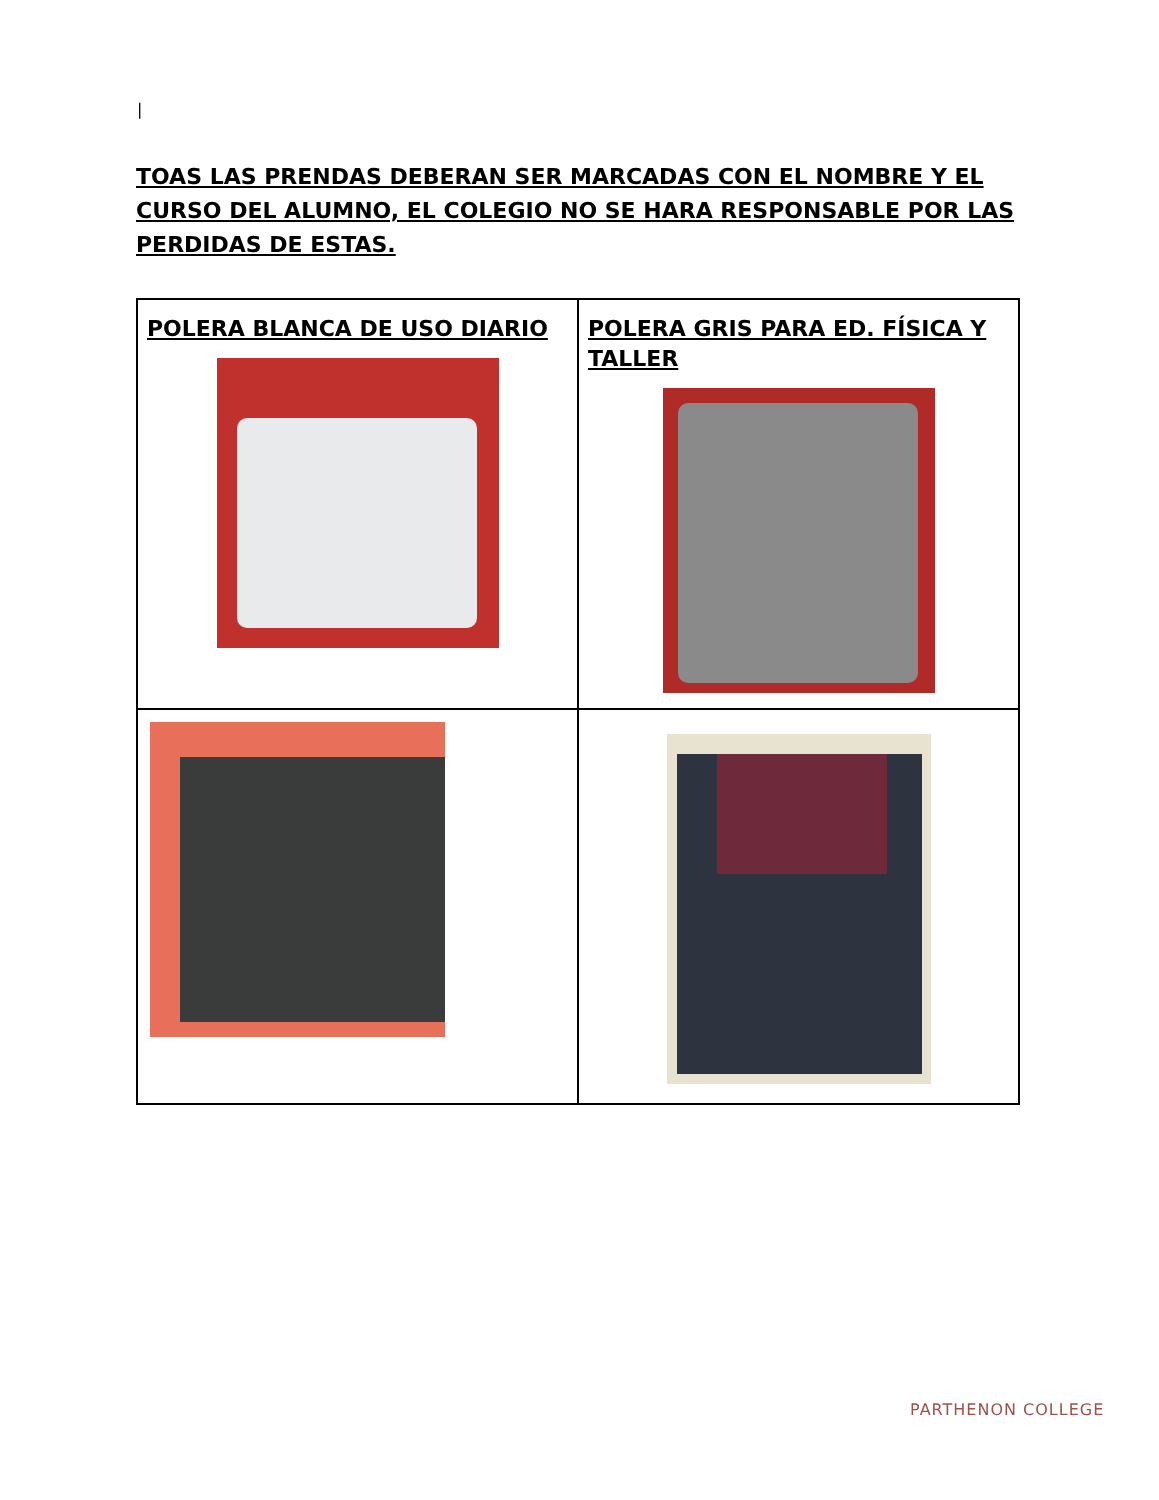|
TOAS LAS PRENDAS DEBERAN SER MARCADAS CON EL NOMBRE Y EL CURSO DEL ALUMNO, EL COLEGIO NO SE HARA RESPONSABLE POR LAS PERDIDAS DE ESTAS.
| POLERA BLANCA DE USO DIARIO | POLERA GRIS PARA ED. FÍSICA Y TALLER |
PARTHENON COLLEGE